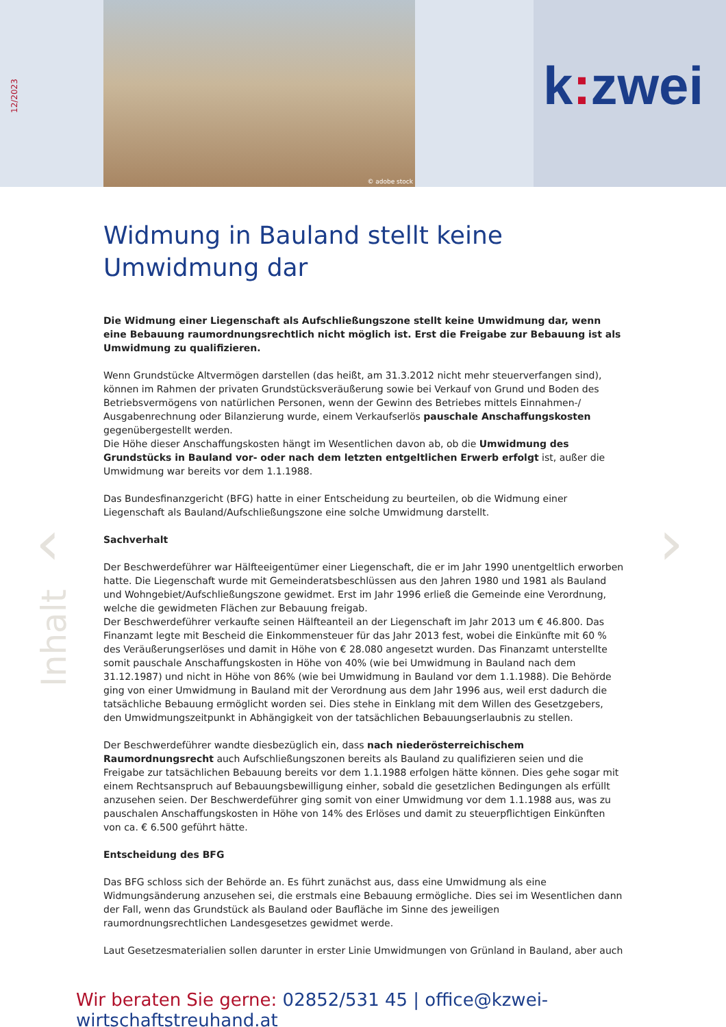12/2023
© adobe stock
k: zwei
‹ ›
Inhalt
Widmung in Bauland stellt keine
Umwidmung dar
Die Widmung einer Liegenschaft als Aufschließungszone stellt keine Umwidmung dar, wenn eine Bebauung raumordnungsrechtlich nicht möglich ist. Erst die Freigabe zur Bebauung ist als Umwidmung zu qualifizieren.
Wenn Grundstücke Altvermögen darstellen (das heißt, am 31.3.2012 nicht mehr steuerverfangen sind), können im Rahmen der privaten Grundstücksveräußerung sowie bei Verkauf von Grund und Boden des Betriebsvermögens von natürlichen Personen, wenn der Gewinn des Betriebes mittels Einnahmen-/ Ausgabenrechnung oder Bilanzierung wurde, einem Verkaufserlös pauschale Anschaffungskosten gegenübergestellt werden.
Die Höhe dieser Anschaffungskosten hängt im Wesentlichen davon ab, ob die Umwidmung des Grundstücks in Bauland vor- oder nach dem letzten entgeltlichen Erwerb erfolgt ist, außer die Umwidmung war bereits vor dem 1.1.1988.
Das Bundesfinanzgericht (BFG) hatte in einer Entscheidung zu beurteilen, ob die Widmung einer Liegenschaft als Bauland/Aufschließungszone eine solche Umwidmung darstellt.
Sachverhalt
Der Beschwerdeführer war Hälfteeigentümer einer Liegenschaft, die er im Jahr 1990 unentgeltlich erworben hatte. Die Liegenschaft wurde mit Gemeinderatsbeschlüssen aus den Jahren 1980 und 1981 als Bauland und Wohngebiet/Aufschließungszone gewidmet. Erst im Jahr 1996 erließ die Gemeinde eine Verordnung, welche die gewidmeten Flächen zur Bebauung freigab.
Der Beschwerdeführer verkaufte seinen Hälfteanteil an der Liegenschaft im Jahr 2013 um € 46.800. Das Finanzamt legte mit Bescheid die Einkommensteuer für das Jahr 2013 fest, wobei die Einkünfte mit 60 % des Veräußerungserlöses und damit in Höhe von € 28.080 angesetzt wurden. Das Finanzamt unterstellte somit pauschale Anschaffungskosten in Höhe von 40% (wie bei Umwidmung in Bauland nach dem 31.12.1987) und nicht in Höhe von 86% (wie bei Umwidmung in Bauland vor dem 1.1.1988). Die Behörde ging von einer Umwidmung in Bauland mit der Verordnung aus dem Jahr 1996 aus, weil erst dadurch die tatsächliche Bebauung ermöglicht worden sei. Dies stehe in Einklang mit dem Willen des Gesetzgebers, den Umwidmungszeitpunkt in Abhängigkeit von der tatsächlichen Bebauungserlaubnis zu stellen.
Der Beschwerdeführer wandte diesbezüglich ein, dass nach niederösterreichischem Raumordnungsrecht auch Aufschließungszonen bereits als Bauland zu qualifizieren seien und die Freigabe zur tatsächlichen Bebauung bereits vor dem 1.1.1988 erfolgen hätte können. Dies gehe sogar mit einem Rechtsanspruch auf Bebauungsbewilligung einher, sobald die gesetzlichen Bedingungen als erfüllt anzusehen seien. Der Beschwerdeführer ging somit von einer Umwidmung vor dem 1.1.1988 aus, was zu pauschalen Anschaffungskosten in Höhe von 14% des Erlöses und damit zu steuerpflichtigen Einkünften von ca. € 6.500 geführt hätte.
Entscheidung des BFG
Das BFG schloss sich der Behörde an. Es führt zunächst aus, dass eine Umwidmung als eine Widmungsänderung anzusehen sei, die erstmals eine Bebauung ermögliche. Dies sei im Wesentlichen dann der Fall, wenn das Grundstück als Bauland oder Baufläche im Sinne des jeweiligen raumordnungsrechtlichen Landesgesetzes gewidmet werde.
Laut Gesetzesmaterialien sollen darunter in erster Linie Umwidmungen von Grünland in Bauland, aber auch
Wir beraten Sie gerne: 02852/531 45 | office@kzwei-wirtschaftstreuhand.at